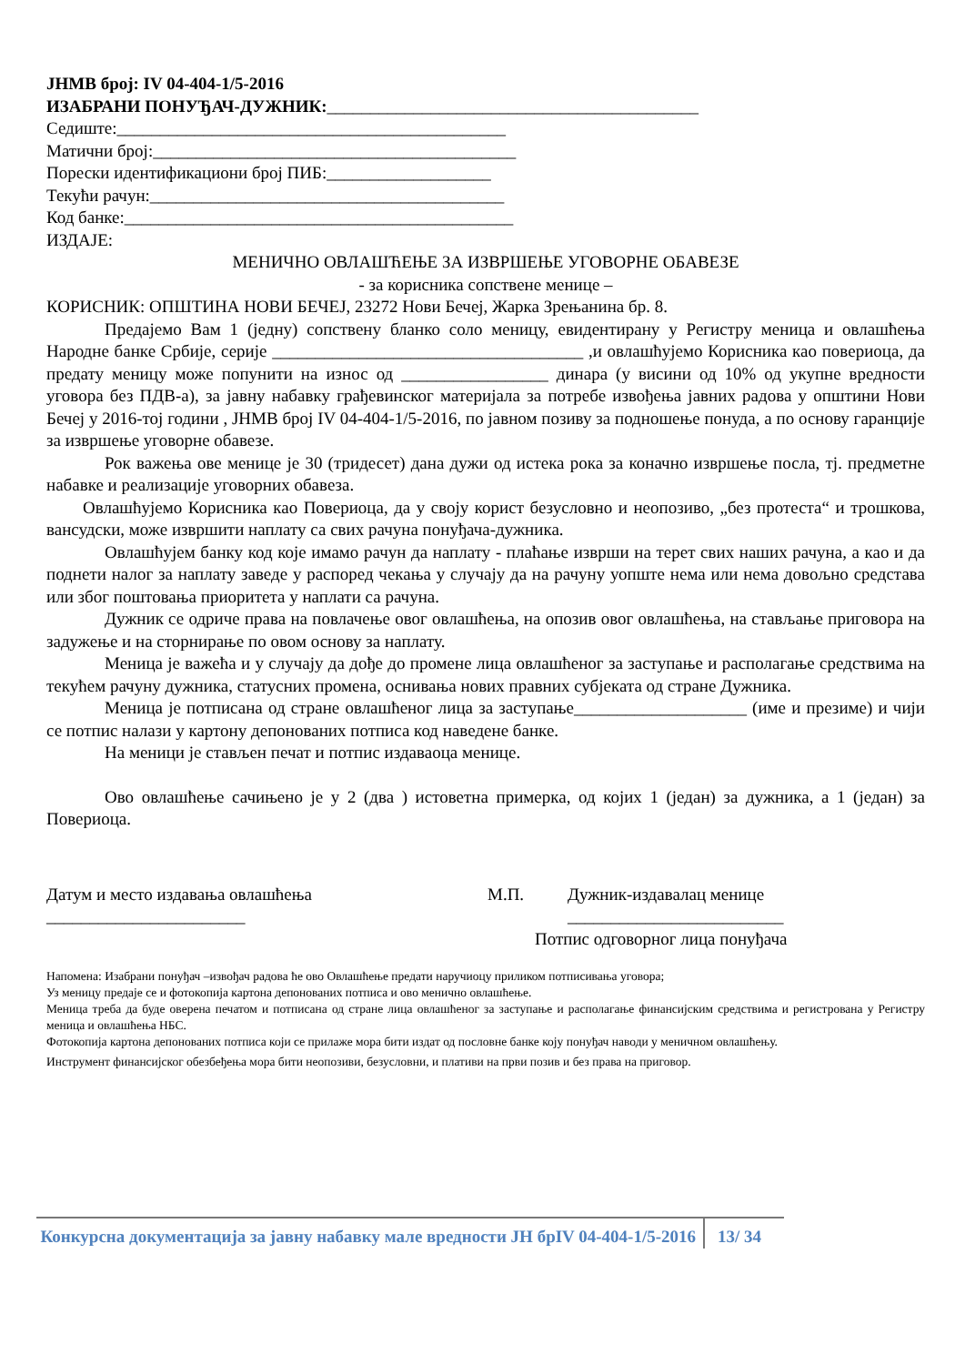ЈНМВ број: IV 04-404-1/5-2016
ИЗАБРАНИ ПОНУЂАЧ-ДУЖНИК:___________________________________________
Седиште:_____________________________________________
Матични број:__________________________________________
Порески идентификациони број ПИБ:___________________
Текући рачун:_________________________________________
Код банке:_____________________________________________
ИЗДАЈЕ:
МЕНИЧНО ОВЛАШЋЕЊЕ ЗА ИЗВРШЕЊЕ УГОВОРНЕ ОБАВЕЗЕ
- за корисника сопствене менице –
КОРИСНИК: ОПШТИНА НОВИ БЕЧЕЈ, 23272 Нови Бечеј, Жарка Зрењанина бр. 8.
Предајемо Вам 1 (једну) сопствену бланко соло меницу, евидентирану у Регистру меница и овлашћења Народне банке Србије, серије ____________________________________ ,и овлашћујемо Корисника као повериоца, да предату меницу може попунити на износ од _________________ динара (у висини од 10% од укупне вредности уговора без ПДВ-а), за јавну набавку грађевинског материјала за потребе извођења јавних радова у општини Нови Бечеј у 2016-тој години , ЈНМВ број IV 04-404-1/5-2016, по јавном позиву за подношење понуда, а по основу гаранције за извршење уговорне обавезе.
Рок важења ове менице је 30 (тридесет) дана дужи од истека рока за коначно извршење посла, тј. предметне набавке и реализације уговорних обавеза.
Овлашћујемо Корисника као Повериоца, да у своју корист безусловно и неопозиво, „без протеста“ и трошкова, вансудски, може извршити наплату са свих рачуна понуђача-дужника.
Овлашћујем банку код које имамо рачун да наплату - плаћање изврши на терет свих наших рачуна, а као и да поднети налог за наплату заведе у распоред чекања у случају да на рачуну уопште нема или нема довољно средстава или због поштовања приоритета у наплати са рачуна.
Дужник се одриче права на повлачење овог овлашћења, на опозив овог овлашћења, на стављање приговора на задужење и на сторнирање по овом основу за наплату.
Меница је важећа и у случају да дође до промене лица овлашћеног за заступање и располагање средствима на текућем рачуну дужника, статусних промена, оснивања нових правних субјеката од стране Дужника.
Меница је потписана од стране овлашћеног лица за заступање____________________ (име и презиме) и чији се потпис налази у картону депонованих потписа код наведене банке.
На меници је стављен печат и потпис издаваоца менице.
Ово овлашћење сачињено је у 2 (два ) истоветна примерка, од којих 1 (један) за дужника, а 1 (један) за Повериоца.
Датум и место издавања овлашћења
_______________________
М.П. Дужник-издавалац менице
_________________________
Потпис одговорног лица понуђача
Напомена: Изабрани понуђач –извођач радова ће ово Овлашћење предати наручиоцу приликом потписивања уговора;
Уз меницу предаје се и фотокопија картона депонованих потписа и ово менично овлашћење.
Меница треба да буде оверена печатом и потписана од стране лица овлашћеног за заступање и располагање финансијским средствима и регистрована у Регистру меница и овлашћења НБС.
Фотокопија картона депонованих потписа који се прилаже мора бити издат од пословне банке коју понуђач наводи у меничном овлашћењу.
Инструмент финансијског обезбеђења мора бити неопозиви, безусловни, и плативи на први позив и без права на приговор.
Конкурсна документација за јавну набавку мале вредности ЈН брIV 04-404-1/5-2016
13/ 34